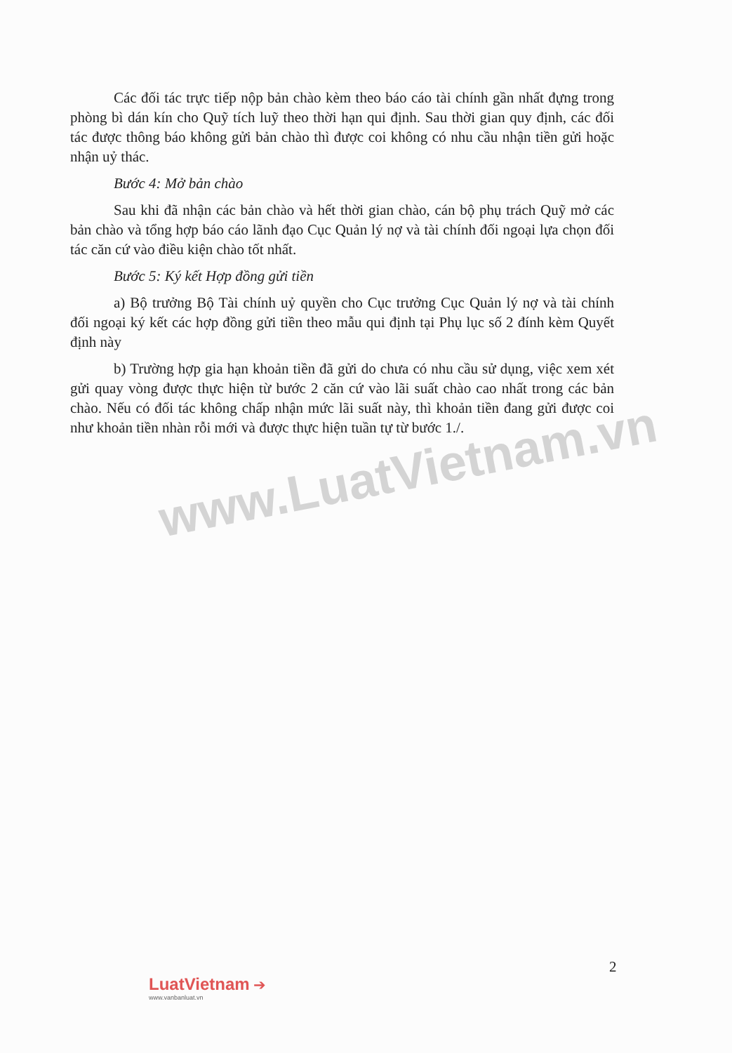Các đối tác trực tiếp nộp bản chào kèm theo báo cáo tài chính gần nhất đựng trong phòng bì dán kín cho Quỹ tích luỹ theo thời hạn qui định. Sau thời gian quy định, các đối tác được thông báo không gửi bản chào thì được coi không có nhu cầu nhận tiền gửi hoặc nhận uỷ thác.
Bước 4: Mở bản chào
Sau khi đã nhận các bản chào và hết thời gian chào, cán bộ phụ trách Quỹ mở các bản chào và tổng hợp báo cáo lãnh đạo Cục Quản lý nợ và tài chính đối ngoại lựa chọn đối tác căn cứ vào điều kiện chào tốt nhất.
Bước 5: Ký kết Hợp đồng gửi tiền
a) Bộ trưởng Bộ Tài chính uỷ quyền cho Cục trưởng Cục Quản lý nợ và tài chính đối ngoại ký kết các hợp đồng gửi tiền theo mẫu qui định tại Phụ lục số 2 đính kèm Quyết định này
b) Trường hợp gia hạn khoản tiền đã gửi do chưa có nhu cầu sử dụng, việc xem xét gửi quay vòng được thực hiện từ bước 2 căn cứ vào lãi suất chào cao nhất trong các bản chào. Nếu có đối tác không chấp nhận mức lãi suất này, thì khoản tiền đang gửi được coi như khoản tiền nhàn rỗi mới và được thực hiện tuần tự từ bước 1./.
www.LuatVietnam.vn
2
LuatVietnam ➔
www.vanbanluat.vn